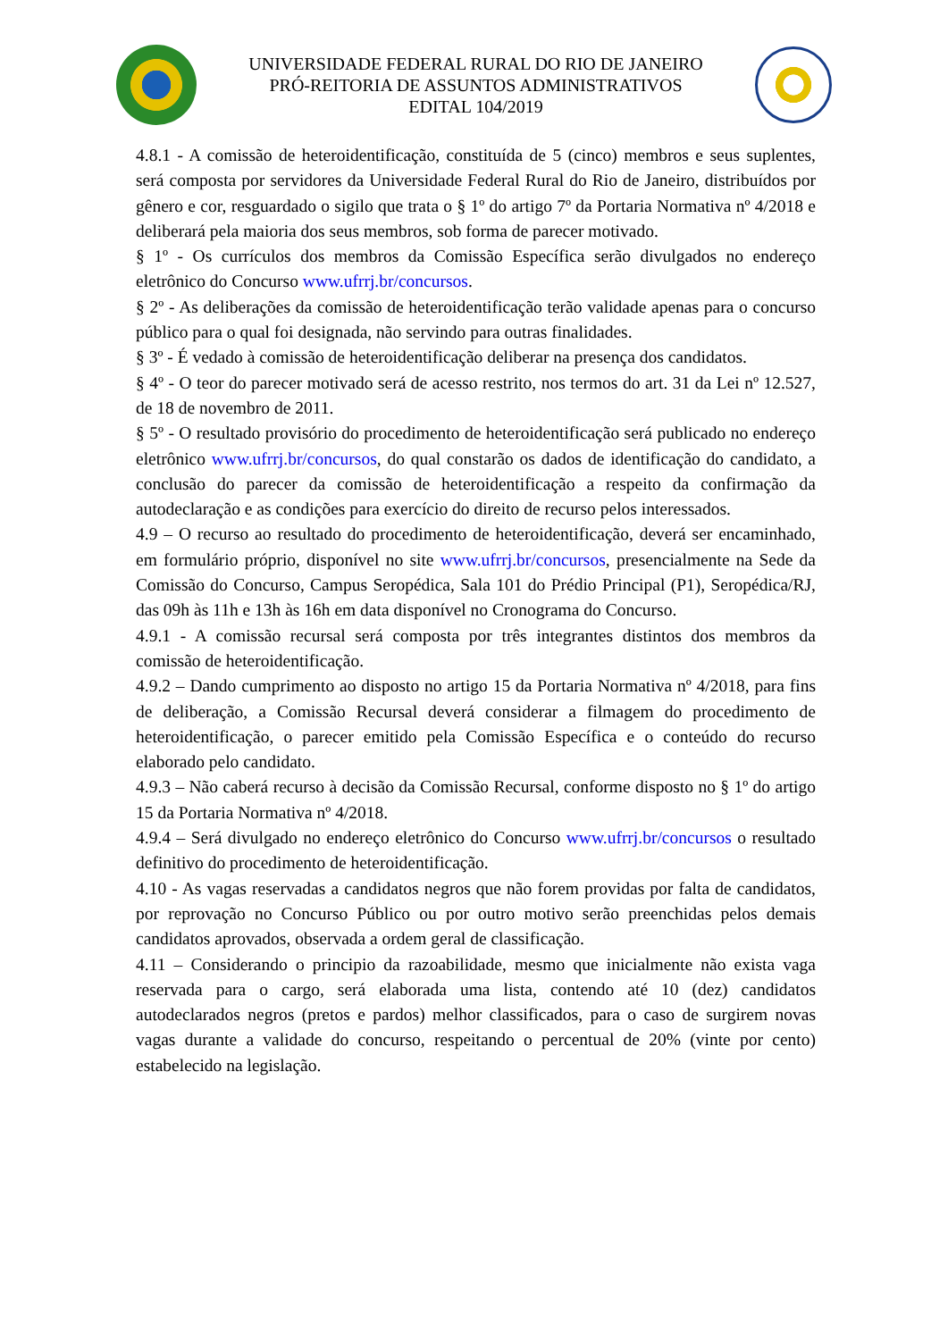UNIVERSIDADE FEDERAL RURAL DO RIO DE JANEIRO
PRÓ-REITORIA DE ASSUNTOS ADMINISTRATIVOS
EDITAL 104/2019
4.8.1 - A comissão de heteroidentificação, constituída de 5 (cinco) membros e seus suplentes, será composta por servidores da Universidade Federal Rural do Rio de Janeiro, distribuídos por gênero e cor, resguardado o sigilo que trata o § 1º do artigo 7º da Portaria Normativa nº 4/2018 e deliberará pela maioria dos seus membros, sob forma de parecer motivado.
§ 1º - Os currículos dos membros da Comissão Específica serão divulgados no endereço eletrônico do Concurso www.ufrrj.br/concursos.
§ 2º - As deliberações da comissão de heteroidentificação terão validade apenas para o concurso público para o qual foi designada, não servindo para outras finalidades.
§ 3º - É vedado à comissão de heteroidentificação deliberar na presença dos candidatos.
§ 4º - O teor do parecer motivado será de acesso restrito, nos termos do art. 31 da Lei nº 12.527, de 18 de novembro de 2011.
§ 5º - O resultado provisório do procedimento de heteroidentificação será publicado no endereço eletrônico www.ufrrj.br/concursos, do qual constarão os dados de identificação do candidato, a conclusão do parecer da comissão de heteroidentificação a respeito da confirmação da autodeclaração e as condições para exercício do direito de recurso pelos interessados.
4.9 – O recurso ao resultado do procedimento de heteroidentificação, deverá ser encaminhado, em formulário próprio, disponível no site www.ufrrj.br/concursos, presencialmente na Sede da Comissão do Concurso, Campus Seropédica, Sala 101 do Prédio Principal (P1), Seropédica/RJ, das 09h às 11h e 13h às 16h em data disponível no Cronograma do Concurso.
4.9.1 - A comissão recursal será composta por três integrantes distintos dos membros da comissão de heteroidentificação.
4.9.2 – Dando cumprimento ao disposto no artigo 15 da Portaria Normativa nº 4/2018, para fins de deliberação, a Comissão Recursal deverá considerar a filmagem do procedimento de heteroidentificação, o parecer emitido pela Comissão Específica e o conteúdo do recurso elaborado pelo candidato.
4.9.3 – Não caberá recurso à decisão da Comissão Recursal, conforme disposto no § 1º do artigo 15 da Portaria Normativa nº 4/2018.
4.9.4 – Será divulgado no endereço eletrônico do Concurso www.ufrrj.br/concursos o resultado definitivo do procedimento de heteroidentificação.
4.10 - As vagas reservadas a candidatos negros que não forem providas por falta de candidatos, por reprovação no Concurso Público ou por outro motivo serão preenchidas pelos demais candidatos aprovados, observada a ordem geral de classificação.
4.11 – Considerando o principio da razoabilidade, mesmo que inicialmente não exista vaga reservada para o cargo, será elaborada uma lista, contendo até 10 (dez) candidatos autodeclarados negros (pretos e pardos) melhor classificados, para o caso de surgirem novas vagas durante a validade do concurso, respeitando o percentual de 20% (vinte por cento) estabelecido na legislação.